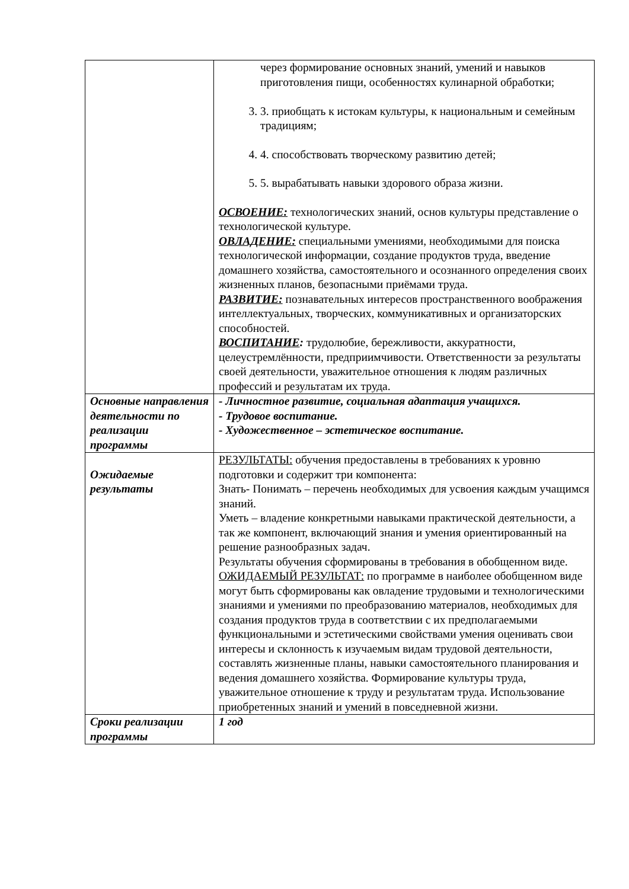| | через формирование основных знаний, умений и навыков приготовления пищи, особенностях кулинарной обработки; 3. 3. приобщать к истокам культуры, к национальным и семейным традициям; 4. 4. способствовать творческому развитию детей; 5. 5. вырабатывать навыки здорового образа жизни. ОСВОЕНИЕ: технологических знаний, основ культуры представление о технологической культуре. ОВЛАДЕНИЕ: специальными умениями, необходимыми для поиска технологической информации, создание продуктов труда, введение домашнего хозяйства, самостоятельного и осознанного определения своих жизненных планов, безопасными приёмами труда. РАЗВИТИЕ: познавательных интересов пространственного воображения интеллектуальных, творческих, коммуникативных и организаторских способностей. ВОСПИТАНИЕ : трудолюбие, бережливости, аккуратности, целеустремлённости, предприимчивости. Ответственности за результаты своей деятельности, уважительное отношения к людям различных профессий и результатам их труда. |
| Основные направления деятельности по реализации программы | - Личностное развитие, социальная адаптация учащихся. - Трудовое воспитание. - Художественное – эстетическое воспитание. |
| Ожидаемые результаты | РЕЗУЛЬТАТЫ: обучения предоставлены в требованиях к уровню подготовки и содержит три компонента: Знать- Понимать – перечень необходимых для усвоения каждым учащимся знаний. Уметь – владение конкретными навыками практической деятельности, а так же компонент, включающий знания и умения ориентированный на решение разнообразных задач. Результаты обучения сформированы в требования в обобщенном виде. ОЖИДАЕМЫЙ РЕЗУЛЬТАТ: по программе в наиболее обобщенном виде могут быть сформированы как овладение трудовыми и технологическими знаниями и умениями по преобразованию материалов, необходимых для создания продуктов труда в соответствии с их предполагаемыми функциональными и эстетическими свойствами умения оценивать свои интересы и склонность к изучаемым видам трудовой деятельности, составлять жизненные планы, навыки самостоятельного планирования и ведения домашнего хозяйства. Формирование культуры труда, уважительное отношение к труду и результатам труда. Использование приобретенных знаний и умений в повседневной жизни. |
| Сроки реализации программы | 1 год |